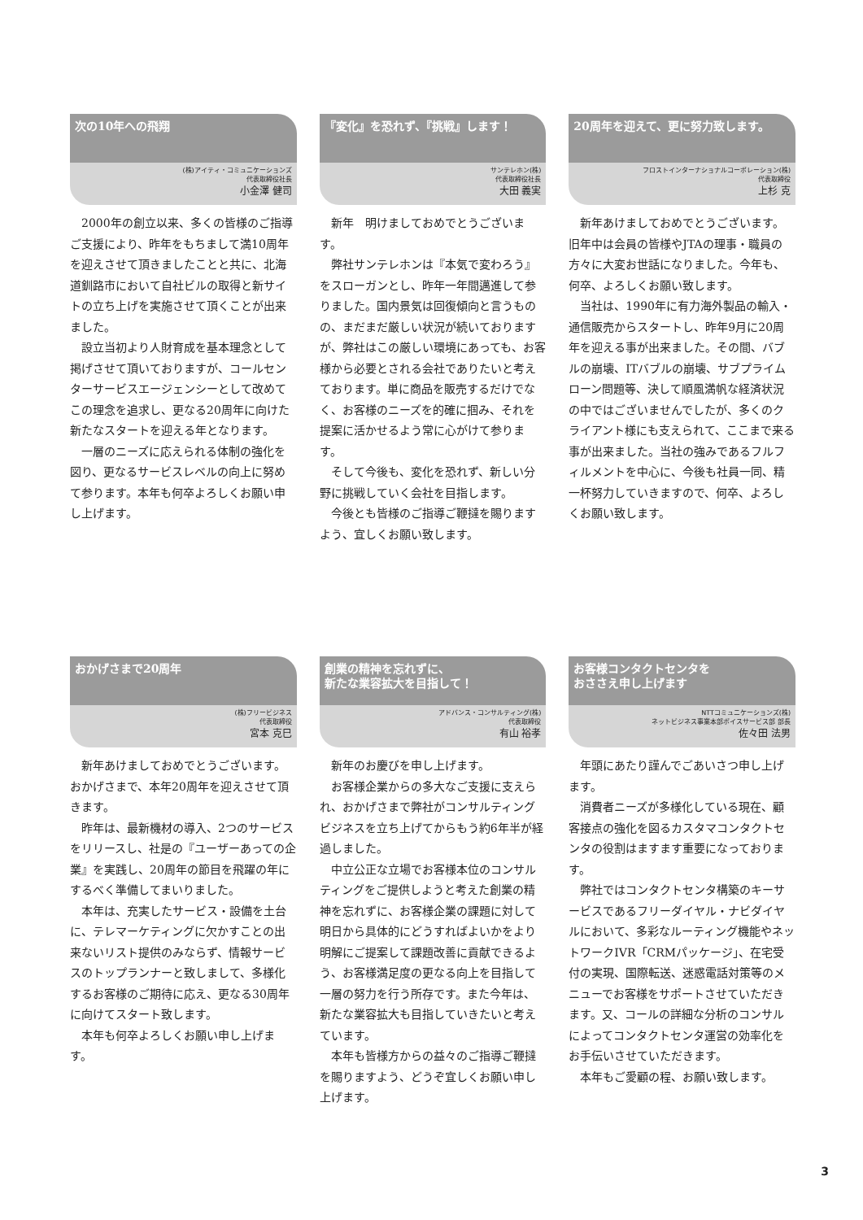次の10年への飛翔
(株)アイティ・コミュニケーションズ
代表取締役社長
小金澤 健司
2000年の創立以来、多くの皆様のご指導ご支援により、昨年をもちまして満10周年を迎えさせて頂きましたことと共に、北海道釧路市において自社ビルの取得と新サイトの立ち上げを実施させて頂くことが出来ました。
設立当初より人財育成を基本理念として掲げさせて頂いておりますが、コールセンターサービスエージェンシーとして改めてこの理念を追求し、更なる20周年に向けた新たなスタートを迎える年となります。
一層のニーズに応えられる体制の強化を図り、更なるサービスレベルの向上に努めて参ります。本年も何卒よろしくお願い申し上げます。
『変化』を恐れず、『挑戦』します！
サンテレホン(株)
代表取締役社長
大田 義実
新年　明けましておめでとうございます。
弊社サンテレホンは『本気で変わろう』をスローガンとし、昨年一年間邁進して参りました。国内景気は回復傾向と言うものの、まだまだ厳しい状況が続いておりますが、弊社はこの厳しい環境にあっても、お客様から必要とされる会社でありたいと考えております。単に商品を販売するだけでなく、お客様のニーズを的確に掴み、それを提案に活かせるよう常に心がけて参ります。
そして今後も、変化を恐れず、新しい分野に挑戦していく会社を目指します。
今後とも皆様のご指導ご鞭撻を賜りますよう、宜しくお願い致します。
20周年を迎えて、更に努力致します。
フロストインターナショナルコーポレーション(株)
代表取締役
上杉 克
新年あけましておめでとうございます。旧年中は会員の皆様やJTAの理事・職員の方々に大変お世話になりました。今年も、何卒、よろしくお願い致します。
当社は、1990年に有力海外製品の輸入・通信販売からスタートし、昨年9月に20周年を迎える事が出来ました。その間、バブルの崩壊、ITバブルの崩壊、サブプライムローン問題等、決して順風満帆な経済状況の中ではございませんでしたが、多くのクライアント様にも支えられて、ここまで来る事が出来ました。当社の強みであるフルフィルメントを中心に、今後も社員一同、精一杯努力していきますので、何卒、よろしくお願い致します。
おかげさまで20周年
(株)フリービジネス
代表取締役
宮本 克巳
新年あけましておめでとうございます。おかげさまで、本年20周年を迎えさせて頂きます。
昨年は、最新機材の導入、2つのサービスをリリースし、社是の『ユーザーあっての企業』を実践し、20周年の節目を飛躍の年にするべく準備してまいりました。
本年は、充実したサービス・設備を土台に、テレマーケティングに欠かすことの出来ないリスト提供のみならず、情報サービスのトップランナーと致しまして、多様化するお客様のご期待に応え、更なる30周年に向けてスタート致します。
本年も何卒よろしくお願い申し上げます。
創業の精神を忘れずに、
新たな業容拡大を目指して！
アドバンス・コンサルティング(株)
代表取締役
有山 裕孝
新年のお慶びを申し上げます。
お客様企業からの多大なご支援に支えられ、おかげさまで弊社がコンサルティングビジネスを立ち上げてからもう約6年半が経過しました。
中立公正な立場でお客様本位のコンサルティングをご提供しようと考えた創業の精神を忘れずに、お客様企業の課題に対して明日から具体的にどうすればよいかをより明解にご提案して課題改善に貢献できるよう、お客様満足度の更なる向上を目指して一層の努力を行う所存です。また今年は、新たな業容拡大も目指していきたいと考えています。
本年も皆様方からの益々のご指導ご鞭撻を賜りますよう、どうぞ宜しくお願い申し上げます。
お客様コンタクトセンタを
おささえ申し上げます
NTTコミュニケーションズ(株)
ネットビジネス事業本部ボイスサービス部 部長
佐々田 法男
年頭にあたり謹んでごあいさつ申し上げます。
消費者ニーズが多様化している現在、顧客接点の強化を図るカスタマコンタクトセンタの役割はますます重要になっております。
弊社ではコンタクトセンタ構築のキーサービスであるフリーダイヤル・ナビダイヤルにおいて、多彩なルーティング機能やネットワークIVR「CRMパッケージ」、在宅受付の実現、国際転送、迷惑電話対策等のメニューでお客様をサポートさせていただきます。又、コールの詳細な分析のコンサルによってコンタクトセンタ運営の効率化をお手伝いさせていただきます。
本年もご愛顧の程、お願い致します。
3